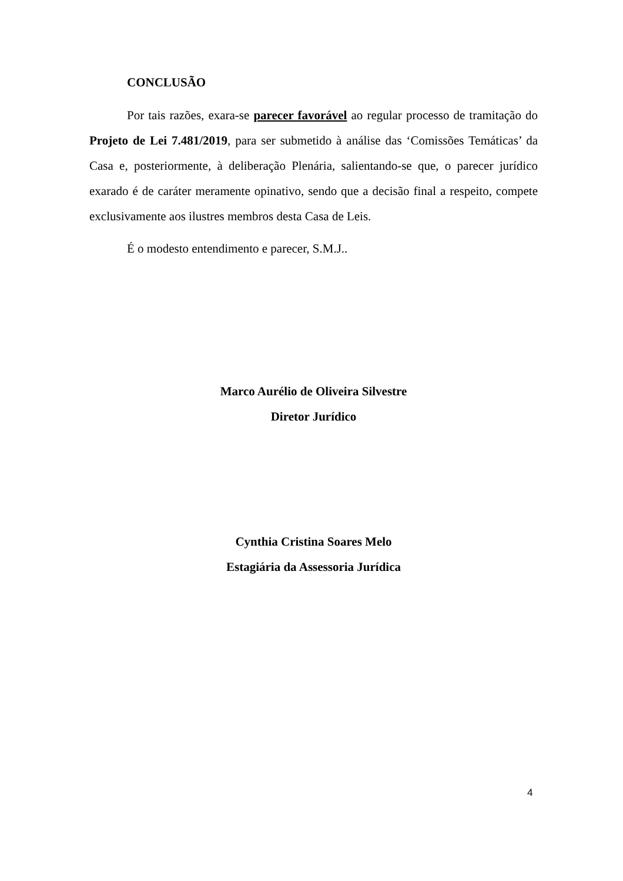CONCLUSÃO
Por tais razões, exara-se parecer favorável ao regular processo de tramitação do Projeto de Lei 7.481/2019, para ser submetido à análise das ‘Comissões Temáticas’ da Casa e, posteriormente, à deliberação Plenária, salientando-se que, o parecer jurídico exarado é de caráter meramente opinativo, sendo que a decisão final a respeito, compete exclusivamente aos ilustres membros desta Casa de Leis.
É o modesto entendimento e parecer, S.M.J..
Marco Aurélio de Oliveira Silvestre
Diretor Jurídico
Cynthia Cristina Soares Melo
Estagiária da Assessoria Jurídica
4